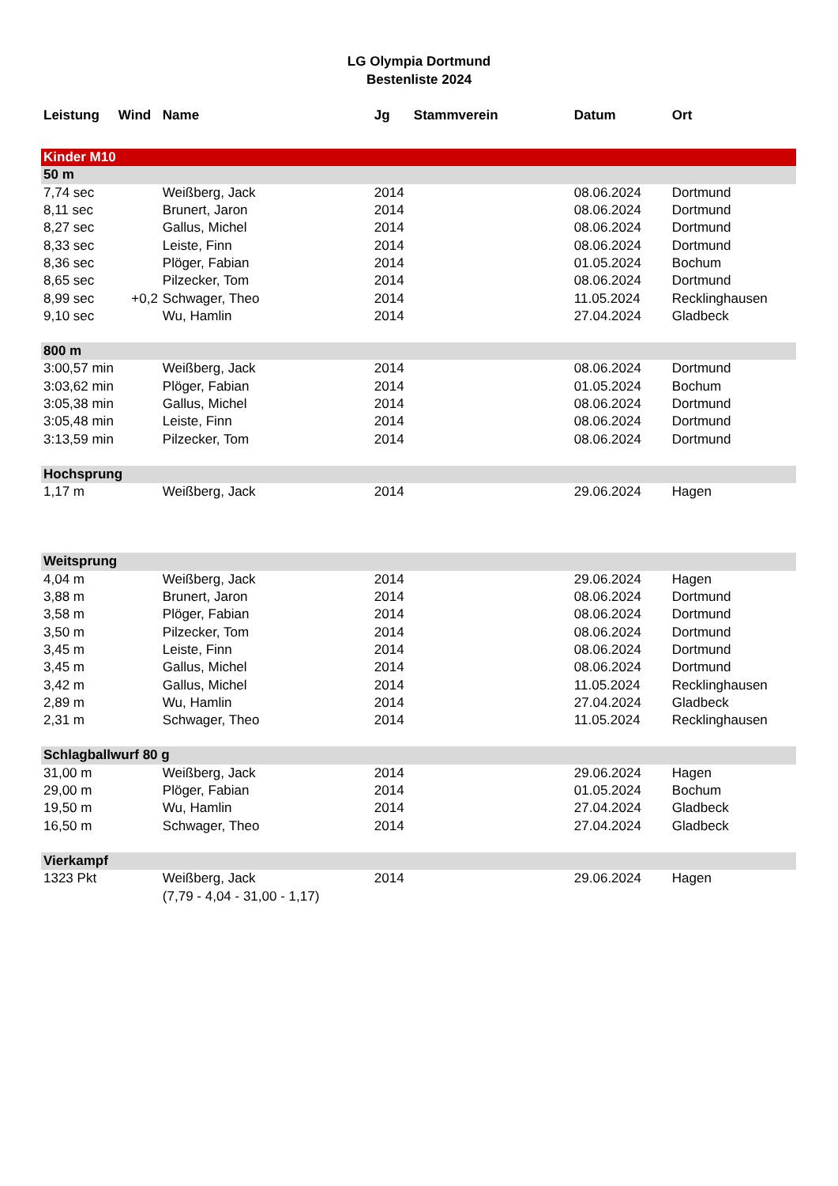LG Olympia Dortmund
Bestenliste 2024
| Leistung | Wind | Name | Jg | Stammverein | Datum | Ort |
| --- | --- | --- | --- | --- | --- | --- |
| Kinder M10 | | | | | | |
| 50 m | | | | | | |
| 7,74 sec | | Weißberg, Jack | 2014 | | 08.06.2024 | Dortmund |
| 8,11 sec | | Brunert, Jaron | 2014 | | 08.06.2024 | Dortmund |
| 8,27 sec | | Gallus, Michel | 2014 | | 08.06.2024 | Dortmund |
| 8,33 sec | | Leiste, Finn | 2014 | | 08.06.2024 | Dortmund |
| 8,36 sec | | Plöger, Fabian | 2014 | | 01.05.2024 | Bochum |
| 8,65 sec | | Pilzecker, Tom | 2014 | | 08.06.2024 | Dortmund |
| 8,99 sec | +0,2 | Schwager, Theo | 2014 | | 11.05.2024 | Recklinghausen |
| 9,10 sec | | Wu, Hamlin | 2014 | | 27.04.2024 | Gladbeck |
| 800 m | | | | | | |
| 3:00,57 min | | Weißberg, Jack | 2014 | | 08.06.2024 | Dortmund |
| 3:03,62 min | | Plöger, Fabian | 2014 | | 01.05.2024 | Bochum |
| 3:05,38 min | | Gallus, Michel | 2014 | | 08.06.2024 | Dortmund |
| 3:05,48 min | | Leiste, Finn | 2014 | | 08.06.2024 | Dortmund |
| 3:13,59 min | | Pilzecker, Tom | 2014 | | 08.06.2024 | Dortmund |
| Hochsprung | | | | | | |
| 1,17 m | | Weißberg, Jack | 2014 | | 29.06.2024 | Hagen |
| Weitsprung | | | | | | |
| 4,04 m | | Weißberg, Jack | 2014 | | 29.06.2024 | Hagen |
| 3,88 m | | Brunert, Jaron | 2014 | | 08.06.2024 | Dortmund |
| 3,58 m | | Plöger, Fabian | 2014 | | 08.06.2024 | Dortmund |
| 3,50 m | | Pilzecker, Tom | 2014 | | 08.06.2024 | Dortmund |
| 3,45 m | | Leiste, Finn | 2014 | | 08.06.2024 | Dortmund |
| 3,45 m | | Gallus, Michel | 2014 | | 08.06.2024 | Dortmund |
| 3,42 m | | Gallus, Michel | 2014 | | 11.05.2024 | Recklinghausen |
| 2,89 m | | Wu, Hamlin | 2014 | | 27.04.2024 | Gladbeck |
| 2,31 m | | Schwager, Theo | 2014 | | 11.05.2024 | Recklinghausen |
| Schlagballwurf 80 g | | | | | | |
| 31,00 m | | Weißberg, Jack | 2014 | | 29.06.2024 | Hagen |
| 29,00 m | | Plöger, Fabian | 2014 | | 01.05.2024 | Bochum |
| 19,50 m | | Wu, Hamlin | 2014 | | 27.04.2024 | Gladbeck |
| 16,50 m | | Schwager, Theo | 2014 | | 27.04.2024 | Gladbeck |
| Vierkampf | | | | | | |
| 1323 Pkt | | Weißberg, Jack | 2014 | | 29.06.2024 | Hagen |
| | | (7,79 - 4,04 - 31,00 - 1,17) | | | | |